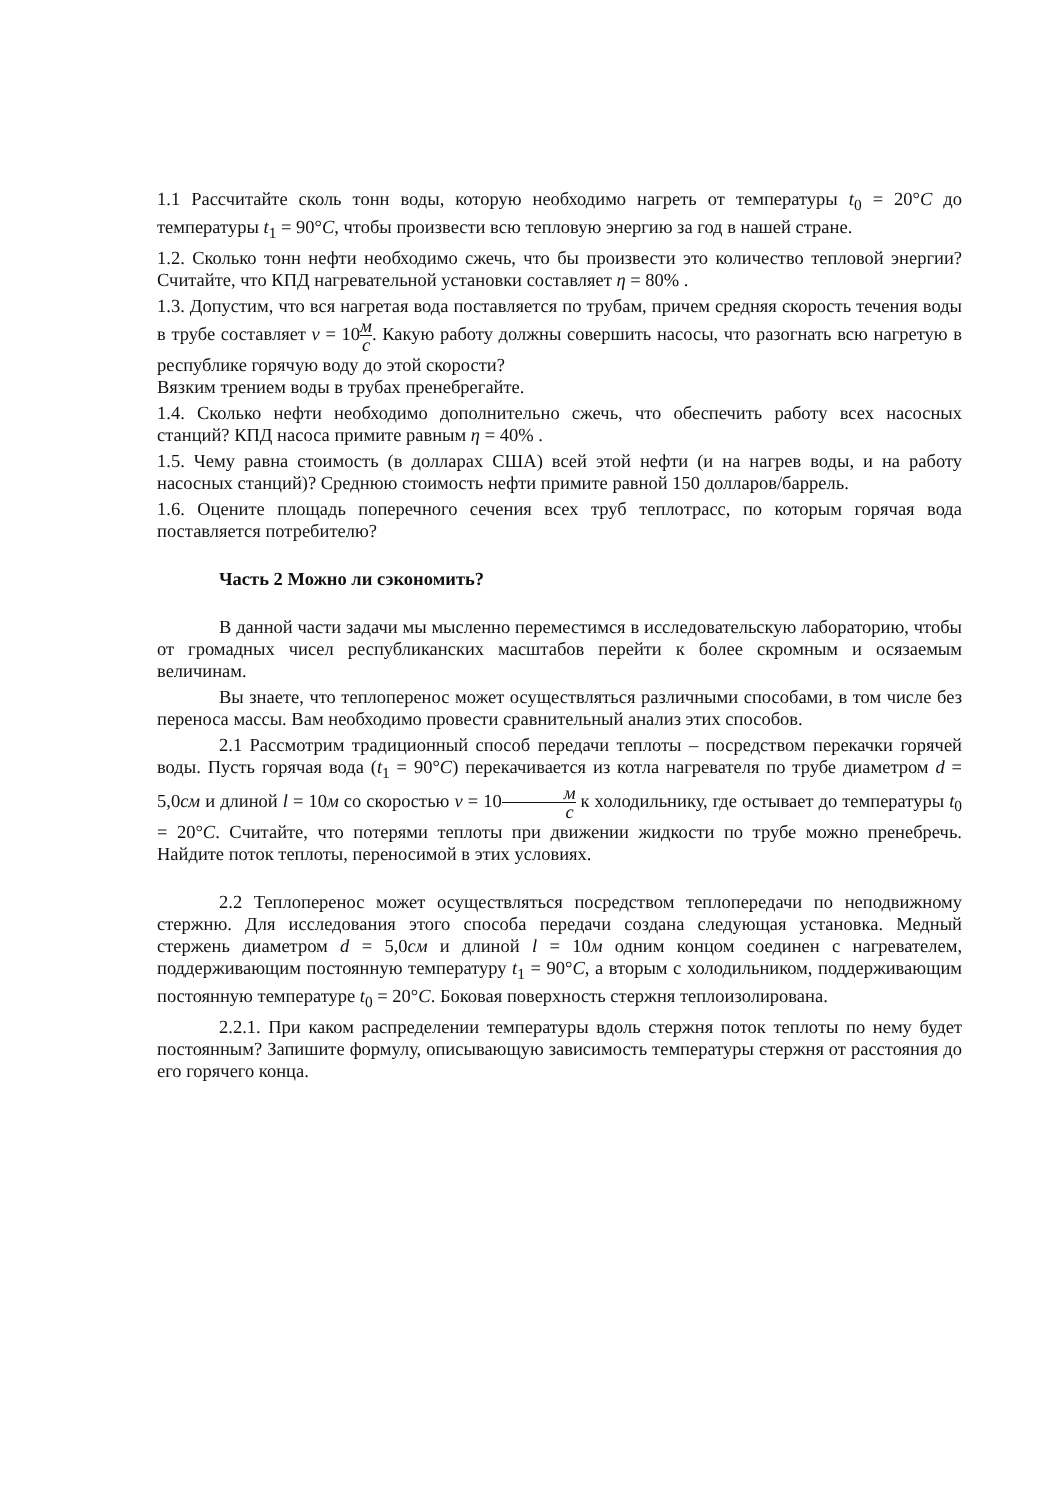1.1 Рассчитайте сколь тонн воды, которую необходимо нагреть от температуры t<sub>0</sub> = 20°C до температуры t<sub>1</sub> = 90°C, чтобы произвести всю тепловую энергию за год в нашей стране.
1.2. Сколько тонн нефти необходимо сжечь, что бы произвести это количество тепловой энергии? Считайте, что КПД нагревательной установки составляет η = 80% .
1.3. Допустим, что вся нагретая вода поставляется по трубам, причем средняя скорость течения воды в трубе составляет v = 10м с. Какую работу должны совершить насосы, что разогнать всю нагретую в республике горячую воду до этой скорости?
Вязким трением воды в трубах пренебрегайте.
1.4. Сколько нефти необходимо дополнительно сжечь, что обеспечить работу всех насосных станций? КПД насоса примите равным η = 40% .
1.5. Чему равна стоимость (в долларах США) всей этой нефти (и на нагрев воды, и на работу насосных станций)? Среднюю стоимость нефти примите равной 150 долларов/баррель.
1.6. Оцените площадь поперечного сечения всех труб теплотрасс, по которым горячая вода поставляется потребителю?
Часть 2 Можно ли сэкономить?
В данной части задачи мы мысленно переместимся в исследовательскую лабораторию, чтобы от громадных чисел республиканских масштабов перейти к более скромным и осязаемым величинам.
Вы знаете, что теплоперенос может осуществляться различными способами, в том числе без переноса массы. Вам необходимо провести сравнительный анализ этих способов.
2.1 Рассмотрим традиционный способ передачи теплоты – посредством перекачки горячей воды. Пусть горячая вода (t<sub>1</sub> = 90°C) перекачивается из котла нагревателя по трубе диаметром d = 5,0см и длиной l = 10м со скоростью v = 10м с к холодильнику, где остывает до температуры t<sub>0</sub> = 20°C. Считайте, что потерями теплоты при движении жидкости по трубе можно пренебречь. Найдите поток теплоты, переносимой в этих условиях.
2.2 Теплоперенос может осуществляться посредством теплопередачи по неподвижному стержню. Для исследования этого способа передачи создана следующая установка. Медный стержень диаметром d = 5,0см и длиной l = 10м одним концом соединен с нагревателем, поддерживающим постоянную температуру t<sub>1</sub> = 90°C, а вторым с холодильником, поддерживающим постоянную температуре t<sub>0</sub> = 20°C. Боковая поверхность стержня теплоизолирована.
2.2.1. При каком распределении температуры вдоль стержня поток теплоты по нему будет постоянным? Запишите формулу, описывающую зависимость температуры стержня от расстояния до его горячего конца.